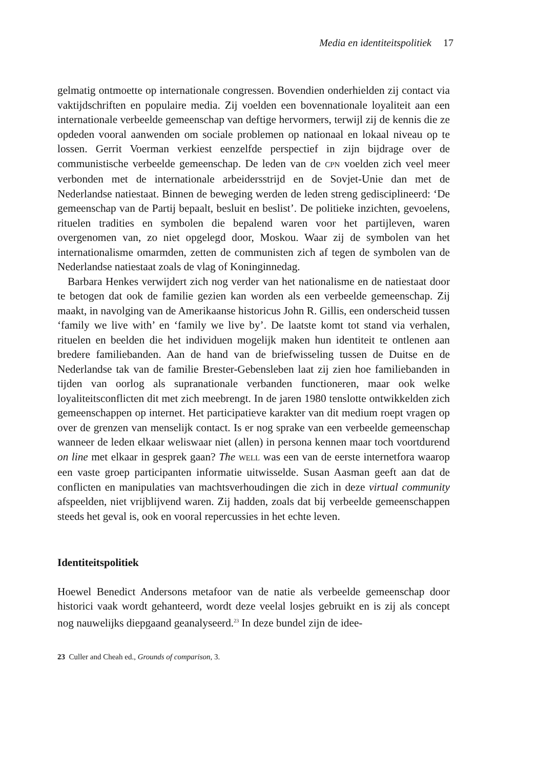Media en identiteitspolitiek 17
gelmatig ontmoette op internationale congressen. Bovendien onderhielden zij contact via vaktijdschriften en populaire media. Zij voelden een bovennationale loyaliteit aan een internationale verbeelde gemeenschap van deftige hervormers, terwijl zij de kennis die ze opdeden vooral aanwenden om sociale problemen op nationaal en lokaal niveau op te lossen. Gerrit Voerman verkiest eenzelfde perspectief in zijn bijdrage over de communistische verbeelde gemeenschap. De leden van de CPN voelden zich veel meer verbonden met de internationale arbeidersstrijd en de Sovjet-Unie dan met de Nederlandse natiestaat. Binnen de beweging werden de leden streng gedisciplineerd: ‘De gemeenschap van de Partij bepaalt, besluit en beslist’. De politieke inzichten, gevoelens, rituelen tradities en symbolen die bepalend waren voor het partijleven, waren overgenomen van, zo niet opgelegd door, Moskou. Waar zij de symbolen van het internationalisme omarmden, zetten de communisten zich af tegen de symbolen van de Nederlandse natiestaat zoals de vlag of Koninginnedag.
Barbara Henkes verwijdert zich nog verder van het nationalisme en de natiestaat door te betogen dat ook de familie gezien kan worden als een verbeelde gemeenschap. Zij maakt, in navolging van de Amerikaanse historicus John R. Gillis, een onderscheid tussen ‘family we live with’ en ‘family we live by’. De laatste komt tot stand via verhalen, rituelen en beelden die het individuen mogelijk maken hun identiteit te ontlenen aan bredere familiebanden. Aan de hand van de briefwisseling tussen de Duitse en de Nederlandse tak van de familie Brester-Gebensleben laat zij zien hoe familiebanden in tijden van oorlog als supranationale verbanden functioneren, maar ook welke loyaliteitsconflicten dit met zich meebrengt. In de jaren 1980 tenslotte ontwikkelden zich gemeenschappen op internet. Het participatieve karakter van dit medium roept vragen op over de grenzen van menselijk contact. Is er nog sprake van een verbeelde gemeenschap wanneer de leden elkaar weliswaar niet (allen) in persona kennen maar toch voortdurend on line met elkaar in gesprek gaan? The WELL was een van de eerste internetfora waarop een vaste groep participanten informatie uitwisselde. Susan Aasman geeft aan dat de conflicten en manipulaties van machtsverhoudingen die zich in deze virtual community afspeelden, niet vrijblijvend waren. Zij hadden, zoals dat bij verbeelde gemeenschappen steeds het geval is, ook en vooral repercussies in het echte leven.
Identiteitspolitiek
Hoewel Benedict Andersons metafoor van de natie als verbeelde gemeenschap door historici vaak wordt gehanteerd, wordt deze veelal losjes gebruikt en is zij als concept nog nauwelijks diepgaand geanalyseerd.<sup>23</sup> In deze bundel zijn de idee-
23 Culler and Cheah ed., Grounds of comparison, 3.